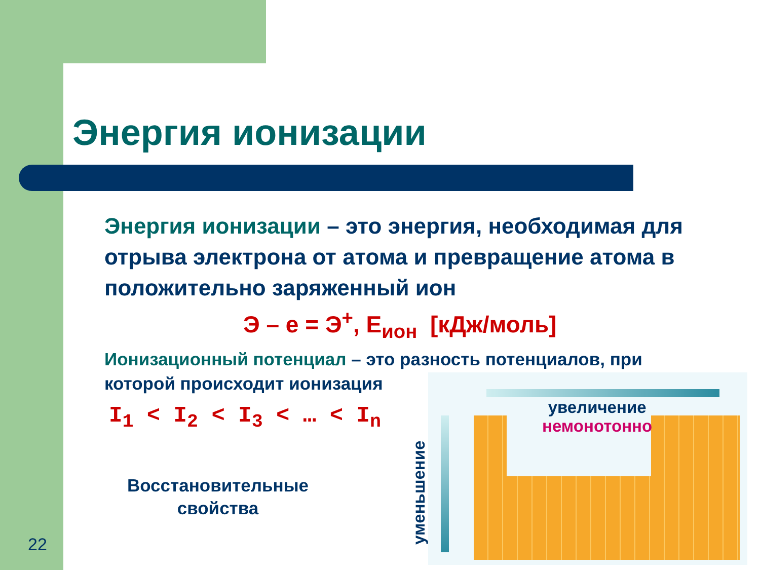Энергия ионизации
Энергия ионизации – это энергия, необходимая для отрыва электрона от атома и превращение атома в положительно заряженный ион
Э – е = Э<sup>+</sup>, Е<sub>ион</sub> [кДж/моль]
Ионизационный потенциал – это разность потенциалов, при которой происходит ионизация
I<sub>1</sub> < I<sub>2</sub> < I<sub>3</sub> < … < I<sub>n</sub>
Восстановительные свойства
увеличение
немонотонно
уменьшение
22